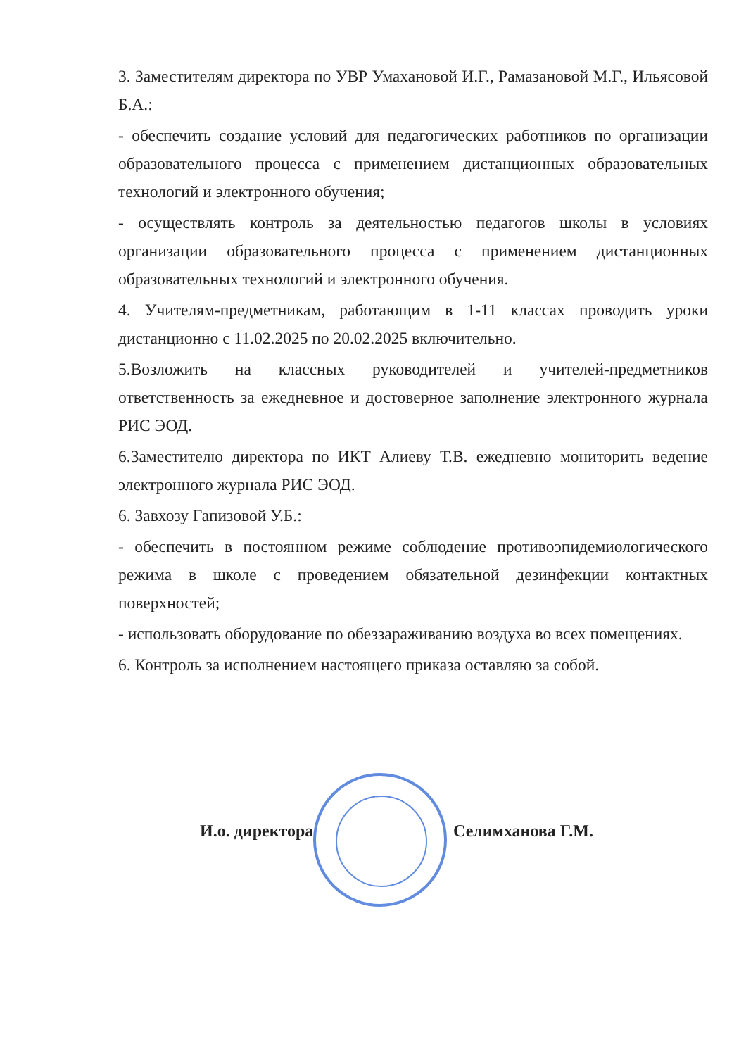3. Заместителям директора по УВР Умахановой И.Г., Рамазановой М.Г., Ильясовой Б.А.:
- обеспечить создание условий для педагогических работников по организации образовательного процесса с применением дистанционных образовательных технологий и электронного обучения;
- осуществлять контроль за деятельностью педагогов школы в условиях организации образовательного процесса с применением дистанционных образовательных технологий и электронного обучения.
4. Учителям-предметникам, работающим в 1-11 классах проводить уроки дистанционно с 11.02.2025 по 20.02.2025 включительно.
5.Возложить на классных руководителей и учителей-предметников ответственность за ежедневное и достоверное заполнение электронного журнала РИС ЭОД.
6.Заместителю директора по ИКТ Алиеву Т.В. ежедневно мониторить ведение электронного журнала РИС ЭОД.
6. Завхозу Гапизовой У.Б.:
- обеспечить в постоянном режиме соблюдение противоэпидемиологического режима в школе с проведением обязательной дезинфекции контактных поверхностей;
- использовать оборудование по обеззараживанию воздуха во всех помещениях.
6. Контроль за исполнением настоящего приказа оставляю за собой.
И.о. директора Селимханова Г.М.